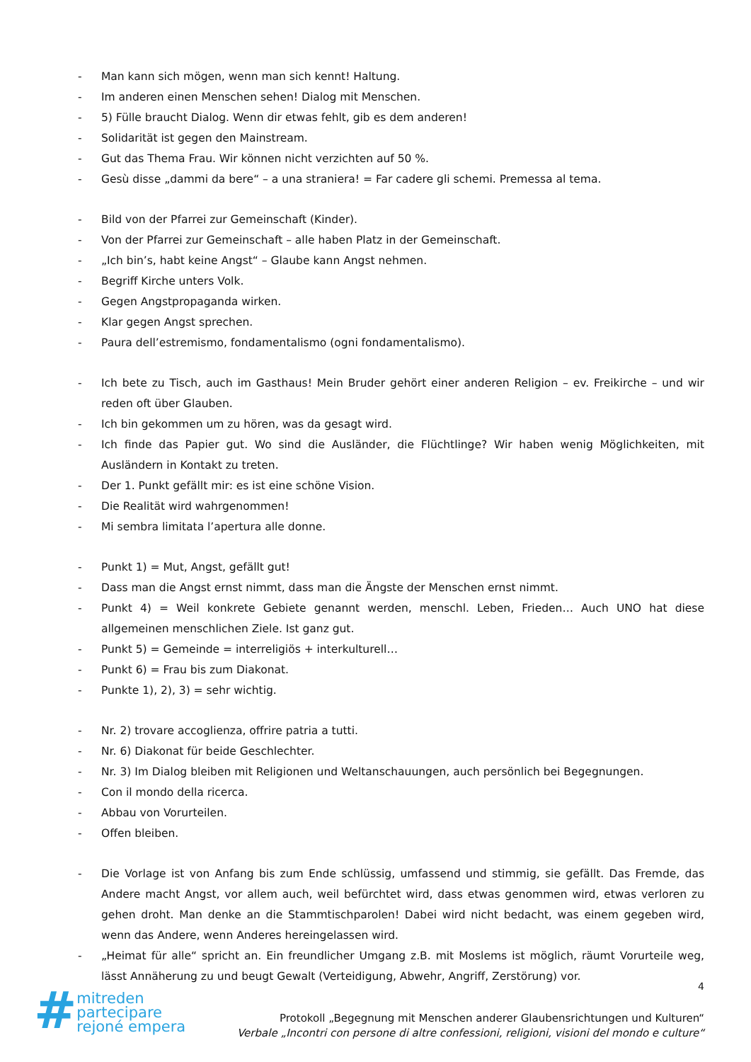- Man kann sich mögen, wenn man sich kennt! Haltung.
- Im anderen einen Menschen sehen! Dialog mit Menschen.
- 5) Fülle braucht Dialog. Wenn dir etwas fehlt, gib es dem anderen!
- Solidarität ist gegen den Mainstream.
- Gut das Thema Frau. Wir können nicht verzichten auf 50 %.
- Gesù disse „dammi da bere“ – a una straniera! = Far cadere gli schemi. Premessa al tema.
- Bild von der Pfarrei zur Gemeinschaft (Kinder).
- Von der Pfarrei zur Gemeinschaft – alle haben Platz in der Gemeinschaft.
- „Ich bin’s, habt keine Angst“ – Glaube kann Angst nehmen.
- Begriff Kirche unters Volk.
- Gegen Angstpropaganda wirken.
- Klar gegen Angst sprechen.
- Paura dell’estremismo, fondamentalismo (ogni fondamentalismo).
- Ich bete zu Tisch, auch im Gasthaus! Mein Bruder gehört einer anderen Religion – ev. Freikirche – und wir reden oft über Glauben.
- Ich bin gekommen um zu hören, was da gesagt wird.
- Ich finde das Papier gut. Wo sind die Ausländer, die Flüchtlinge? Wir haben wenig Möglichkeiten, mit Ausländern in Kontakt zu treten.
- Der 1. Punkt gefällt mir: es ist eine schöne Vision.
- Die Realität wird wahrgenommen!
- Mi sembra limitata l’apertura alle donne.
- Punkt 1) = Mut, Angst, gefällt gut!
- Dass man die Angst ernst nimmt, dass man die Ängste der Menschen ernst nimmt.
- Punkt 4) = Weil konkrete Gebiete genannt werden, menschl. Leben, Frieden… Auch UNO hat diese allgemeinen menschlichen Ziele. Ist ganz gut.
- Punkt 5) = Gemeinde = interreligiös + interkulturell…
- Punkt 6) = Frau bis zum Diakonat.
- Punkte 1), 2), 3) = sehr wichtig.
- Nr. 2) trovare accoglienza, offrire patria a tutti.
- Nr. 6) Diakonat für beide Geschlechter.
- Nr. 3) Im Dialog bleiben mit Religionen und Weltanschauungen, auch persönlich bei Begegnungen.
- Con il mondo della ricerca.
- Abbau von Vorurteilen.
- Offen bleiben.
- Die Vorlage ist von Anfang bis zum Ende schlüssig, umfassend und stimmig, sie gefällt. Das Fremde, das Andere macht Angst, vor allem auch, weil befürchtet wird, dass etwas genommen wird, etwas verloren zu gehen droht. Man denke an die Stammtischparolen! Dabei wird nicht bedacht, was einem gegeben wird, wenn das Andere, wenn Anderes hereingelassen wird.
- „Heimat für alle“ spricht an. Ein freundlicher Umgang z.B. mit Moslems ist möglich, räumt Vorurteile weg, lässt Annäherung zu und beugt Gewalt (Verteidigung, Abwehr, Angriff, Zerstörung) vor.
4
#
mitreden
partecipare
rejoné empera
Protokoll „Begegnung mit Menschen anderer Glaubensrichtungen und Kulturen“
Verbale „Incontri con persone di altre confessioni, religioni, visioni del mondo e culture“